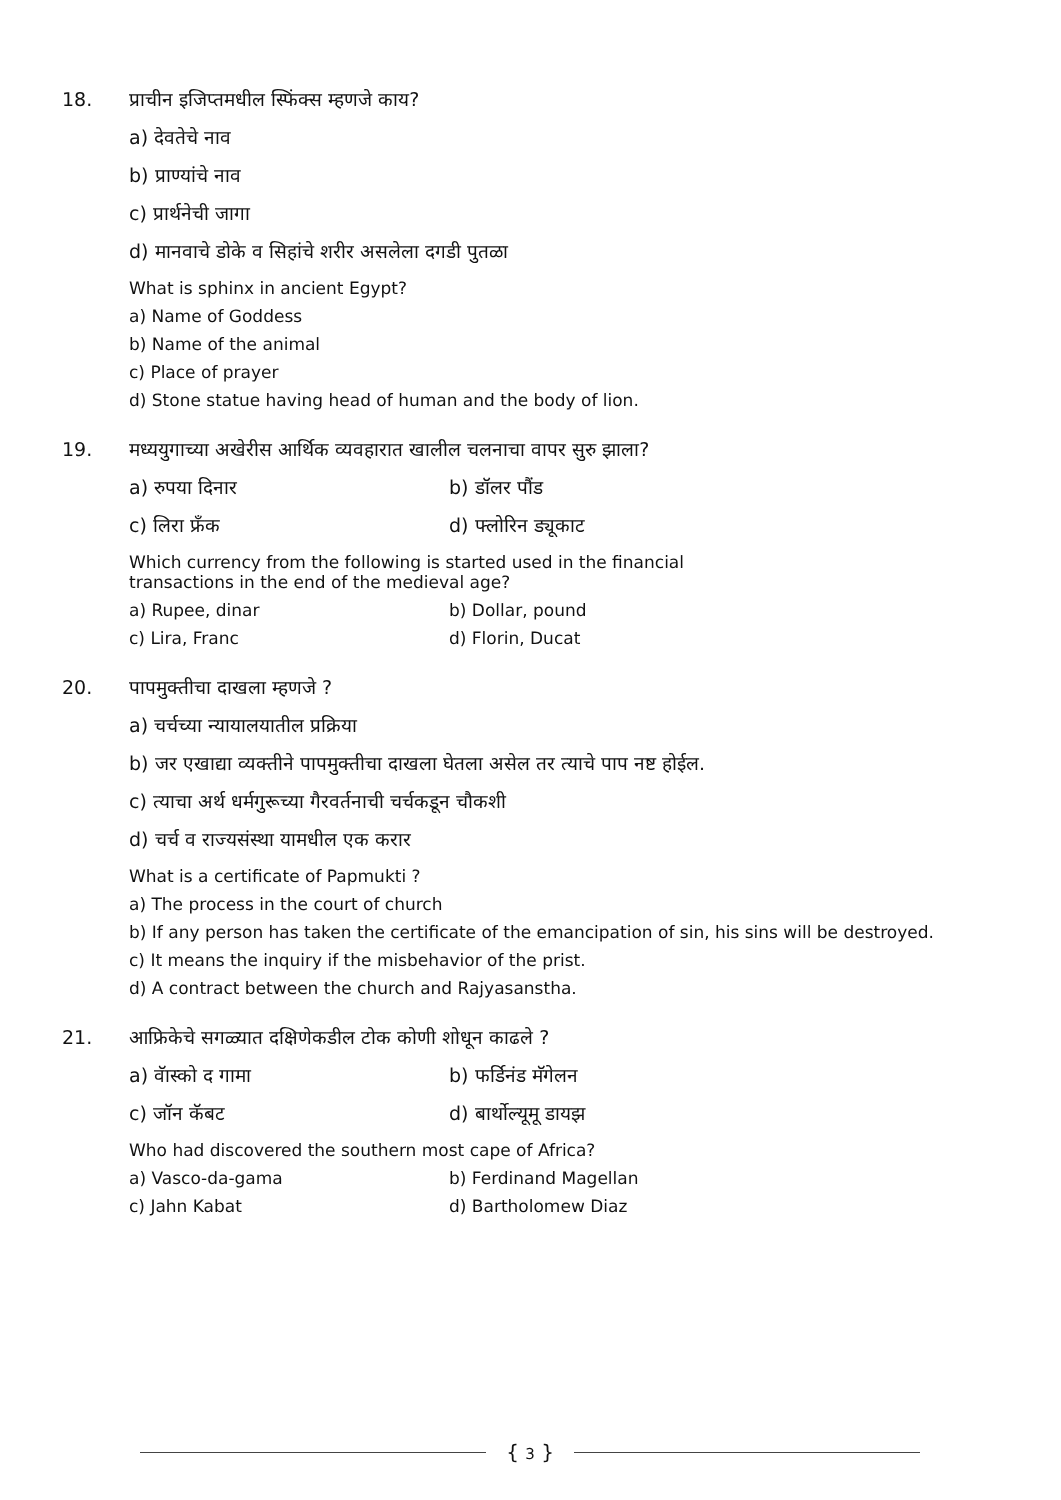18. प्राचीन इजिप्तमधील स्फिंक्स म्हणजे काय?
a) देवतेचे नाव
b) प्राण्यांचे नाव
c) प्रार्थनेची जागा
d) मानवाचे डोके व सिहांचे शरीर असलेला दगडी पुतळा
What is sphinx in ancient Egypt?
a) Name of Goddess
b) Name of the animal
c) Place of prayer
d) Stone statue having head of human and the body of lion.
19. मध्ययुगाच्या अखेरीस आर्थिक व्यवहारात खालील चलनाचा वापर सुरु झाला?
a) रुपया दिनार b) डॉलर पौंड
c) लिरा फ्रॅंक d) फ्लोरिन ड्यूकाट
Which currency from the following is started used in the financial
transactions in the end of the medieval age?
a) Rupee, dinar b) Dollar, pound
c) Lira, Franc d) Florin, Ducat
20. पापमुक्तीचा दाखला म्हणजे ?
a) चर्चच्या न्यायालयातील प्रक्रिया
b) जर एखाद्या व्यक्तीने पापमुक्तीचा दाखला घेतला असेल तर त्याचे पाप नष्ट होईल.
c) त्याचा अर्थ धर्मगुरूच्या गैरवर्तनाची चर्चकडून चौकशी
d) चर्च व राज्यसंस्था यामधील एक करार
What is a certificate of Papmukti ?
a) The process in the court of church
b) If any person has taken the certificate of the emancipation of sin, his sins will be destroyed.
c) It means the inquiry if the misbehavior of the prist.
d) A contract between the church and Rajyasanstha.
21. आफ्रिकेचे सगळ्यात दक्षिणेकडील टोक कोणी शोधून काढले ?
a) वॅास्को द गामा b) फर्डिनंड मॅगेलन
c) जॉन कॅबट d) बार्थोल्यूमू डायझ
Who had discovered the southern most cape of Africa?
a) Vasco-da-gama b) Ferdinand Magellan
c) Jahn Kabat d) Bartholomew Diaz
{ 3 }